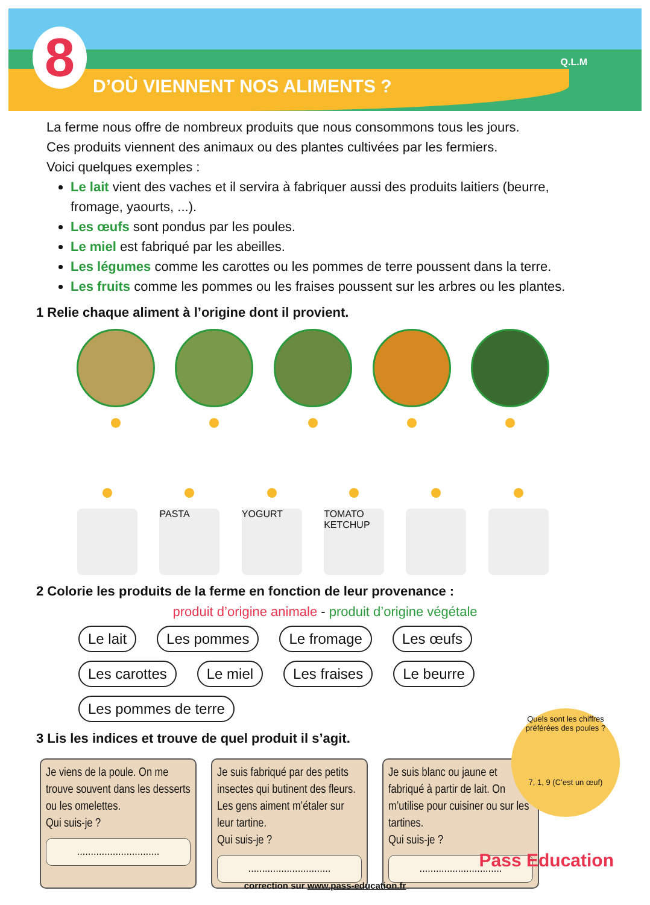8 D’OÙ VIENNENT NOS ALIMENTS ?
Q.L.M
La ferme nous offre de nombreux produits que nous consommons tous les jours.
Ces produits viennent des animaux ou des plantes cultivées par les fermiers.
Voici quelques exemples :
Le lait vient des vaches et il servira à fabriquer aussi des produits laitiers (beurre, fromage, yaourts, ...).
Les œufs sont pondus par les poules.
Le miel est fabriqué par les abeilles.
Les légumes comme les carottes ou les pommes de terre poussent dans la terre.
Les fruits comme les pommes ou les fraises poussent sur les arbres ou les plantes.
1 Relie chaque aliment à l’origine dont il provient.
PASTA
YOGURT
TOMATO KETCHUP
2 Colorie les produits de la ferme en fonction de leur provenance :
produit d’origine animale - produit d’origine végétale
Le lait Les pommes Le fromage Les œufs Les carottes Le miel Les fraises Le beurre Les pommes de terre
3 Lis les indices et trouve de quel produit il s’agit.
Je viens de la poule. On me trouve souvent dans les desserts ou les omelettes.
Qui suis-je ?
..............................
Je suis fabriqué par des petits insectes qui butinent des fleurs. Les gens aiment m’étaler sur leur tartine.
Qui suis-je ?
..............................
Je suis blanc ou jaune et fabriqué à partir de lait. On m’utilise pour cuisiner ou sur les tartines.
Qui suis-je ?
..............................
Quels sont les chiffres préférées des poules ?
7, 1, 9 (C’est un œuf)
Pass Education
correction sur www.pass-education.fr